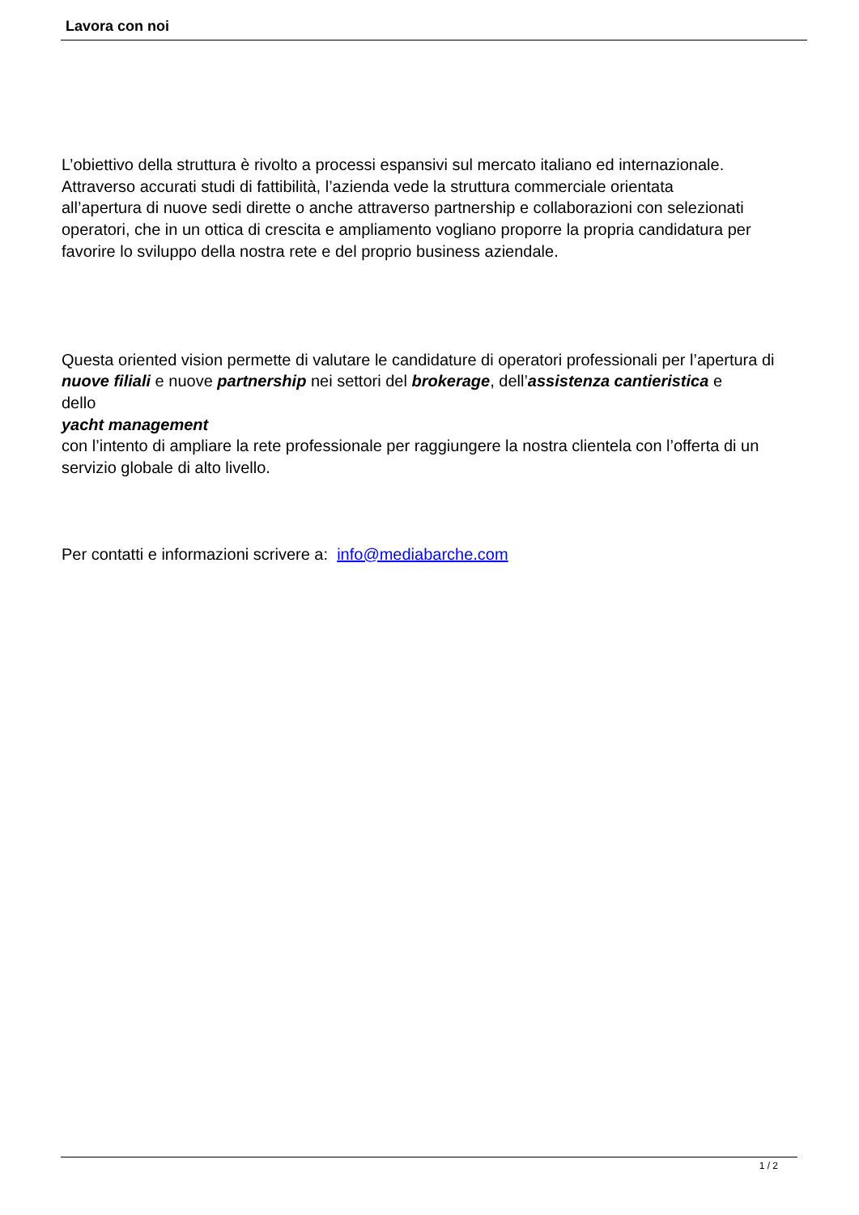Lavora con noi
L’obiettivo della struttura è rivolto a processi espansivi sul mercato italiano ed internazionale.
Attraverso accurati studi di fattibilità, l’azienda vede la struttura commerciale orientata
all’apertura di nuove sedi dirette o anche attraverso partnership e collaborazioni con selezionati operatori, che in un ottica di crescita e ampliamento vogliano proporre la propria candidatura per favorire lo sviluppo della nostra rete e del proprio business aziendale.
Questa oriented vision permette di valutare le candidature di operatori professionali per l’apertura di nuove filiali e nuove partnership nei settori del brokerage, dell’assistenza cantieristica e
dello
yacht management
con l’intento di ampliare la rete professionale per raggiungere la nostra clientela con l’offerta di un servizio globale di alto livello.
Per contatti e informazioni scrivere a: info@mediabarche.com
1 / 2